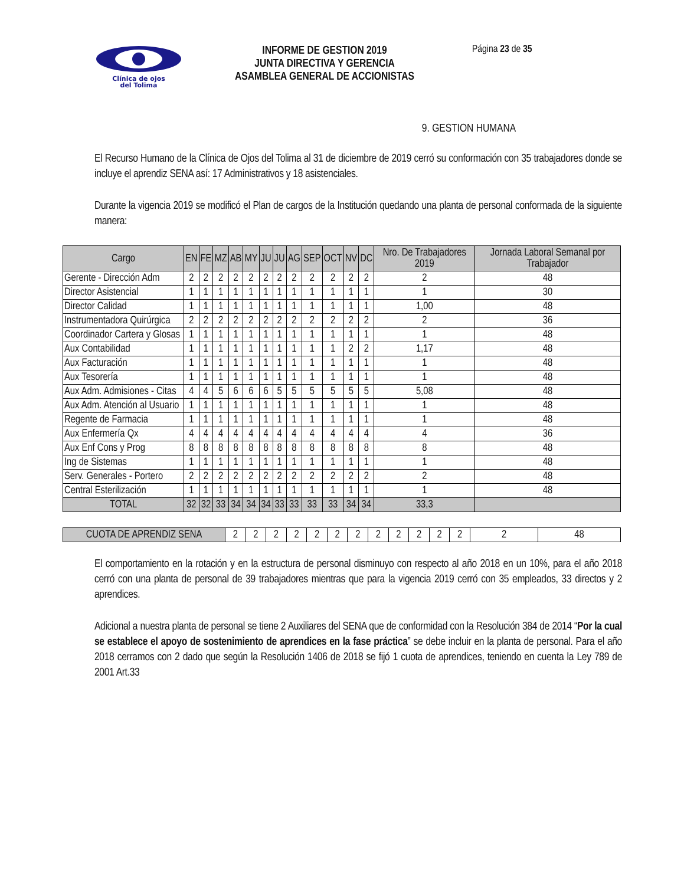Clínica de ojos
del Tolima
INFORME DE GESTION 2019
JUNTA DIRECTIVA Y GERENCIA
ASAMBLEA GENERAL DE ACCIONISTAS
Página 23 de 35
9. GESTION HUMANA
El Recurso Humano de la Clínica de Ojos del Tolima al 31 de diciembre de 2019 cerró su conformación con 35 trabajadores donde se incluye el aprendiz SENA así: 17 Administrativos y 18 asistenciales.
Durante la vigencia 2019 se modificó el Plan de cargos de la Institución quedando una planta de personal conformada de la siguiente manera:
| Cargo | EN | FE | MZ | AB | MY | JU | JU | AG | SEP | OCT | NV | DC | Nro. De Trabajadores 2019 | Jornada Laboral Semanal por Trabajador |
| --- | --- | --- | --- | --- | --- | --- | --- | --- | --- | --- | --- | --- | --- | --- |
| Gerente - Dirección Adm | 2 | 2 | 2 | 2 | 2 | 2 | 2 | 2 | 2 | 2 | 2 | 2 | 2 | 48 |
| Director Asistencial | 1 | 1 | 1 | 1 | 1 | 1 | 1 | 1 | 1 | 1 | 1 | 1 | 1 | 30 |
| Director Calidad | 1 | 1 | 1 | 1 | 1 | 1 | 1 | 1 | 1 | 1 | 1 | 1 | 1,00 | 48 |
| Instrumentadora Quirúrgica | 2 | 2 | 2 | 2 | 2 | 2 | 2 | 2 | 2 | 2 | 2 | 2 | 2 | 36 |
| Coordinador Cartera y Glosas | 1 | 1 | 1 | 1 | 1 | 1 | 1 | 1 | 1 | 1 | 1 | 1 | 1 | 48 |
| Aux Contabilidad | 1 | 1 | 1 | 1 | 1 | 1 | 1 | 1 | 1 | 1 | 2 | 2 | 1,17 | 48 |
| Aux Facturación | 1 | 1 | 1 | 1 | 1 | 1 | 1 | 1 | 1 | 1 | 1 | 1 | 1 | 48 |
| Aux Tesorería | 1 | 1 | 1 | 1 | 1 | 1 | 1 | 1 | 1 | 1 | 1 | 1 | 1 | 48 |
| Aux Adm. Admisiones - Citas | 4 | 4 | 5 | 6 | 6 | 6 | 5 | 5 | 5 | 5 | 5 | 5 | 5,08 | 48 |
| Aux Adm. Atención al Usuario | 1 | 1 | 1 | 1 | 1 | 1 | 1 | 1 | 1 | 1 | 1 | 1 | 1 | 48 |
| Regente de Farmacia | 1 | 1 | 1 | 1 | 1 | 1 | 1 | 1 | 1 | 1 | 1 | 1 | 1 | 48 |
| Aux Enfermería Qx | 4 | 4 | 4 | 4 | 4 | 4 | 4 | 4 | 4 | 4 | 4 | 4 | 4 | 36 |
| Aux Enf Cons y Prog | 8 | 8 | 8 | 8 | 8 | 8 | 8 | 8 | 8 | 8 | 8 | 8 | 8 | 48 |
| Ing de Sistemas | 1 | 1 | 1 | 1 | 1 | 1 | 1 | 1 | 1 | 1 | 1 | 1 | 1 | 48 |
| Serv. Generales - Portero | 2 | 2 | 2 | 2 | 2 | 2 | 2 | 2 | 2 | 2 | 2 | 2 | 2 | 48 |
| Central Esterilización | 1 | 1 | 1 | 1 | 1 | 1 | 1 | 1 | 1 | 1 | 1 | 1 | 1 | 48 |
| TOTAL | 32 | 32 | 33 | 34 | 34 | 34 | 33 | 33 | 33 | 33 | 34 | 34 | 33,3 | |
| CUOTA DE APRENDIZ SENA | 2 | 2 | 2 | 2 | 2 | 2 | 2 | 2 | 2 | 2 | 2 | 2 | 2 | 48 |
El comportamiento en la rotación y en la estructura de personal disminuyo con respecto al año 2018 en un 10%, para el año 2018 cerró con una planta de personal de 39 trabajadores mientras que para la vigencia 2019 cerró con 35 empleados, 33 directos y 2 aprendices.
Adicional a nuestra planta de personal se tiene 2 Auxiliares del SENA que de conformidad con la Resolución 384 de 2014 “Por la cual se establece el apoyo de sostenimiento de aprendices en la fase práctica” se debe incluir en la planta de personal. Para el año 2018 cerramos con 2 dado que según la Resolución 1406 de 2018 se fijó 1 cuota de aprendices, teniendo en cuenta la Ley 789 de 2001 Art.33